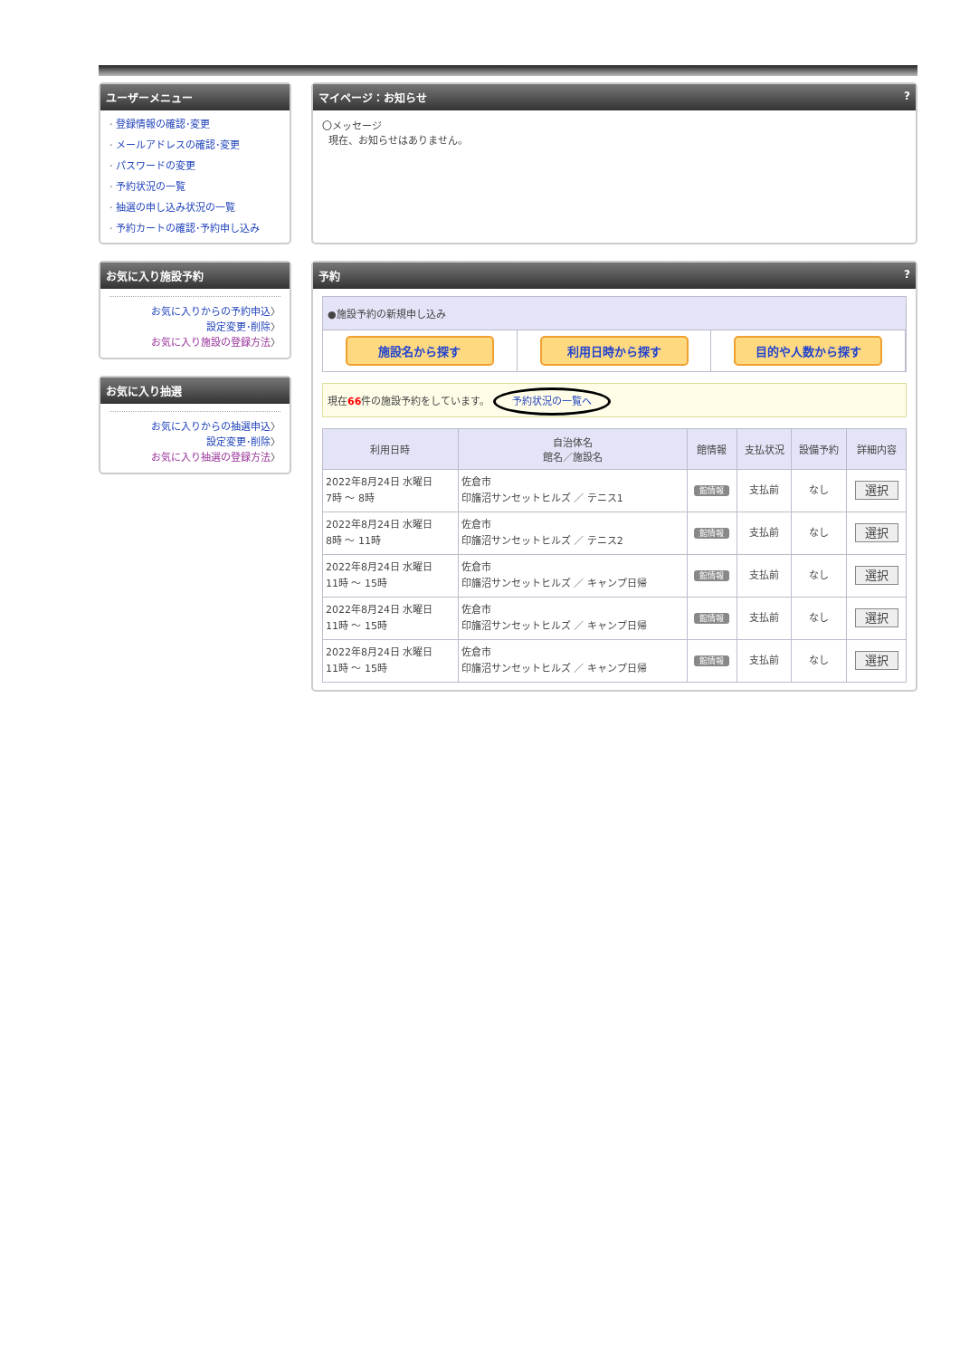ユーザーメニュー
· 登録情報の確認･変更
· メールアドレスの確認･変更
· パスワードの変更
· 予約状況の一覧
· 抽選の申し込み状況の一覧
· 予約カートの確認･予約申し込み
お気に入り施設予約
お気に入りからの予約申込〉
設定変更･削除〉
お気に入り施設の登録方法〉
お気に入り抽選
お気に入りからの抽選申込〉
設定変更･削除〉
お気に入り抽選の登録方法〉
マイページ：お知らせ?
〇メッセージ
現在、お知らせはありません。
予約?
●施設予約の新規申し込み
施設名から探す 利用日時から探す 目的や人数から探す
現在66件の施設予約をしています。 予約状況の一覧へ
| 利用日時 | 自治体名 館名／施設名 | 館情報 | 支払状況 | 設備予約 | 詳細内容 |
| --- | --- | --- | --- | --- | --- |
| 2022年8月24日 水曜日 7時 ～ 8時 | 佐倉市 印旛沼サンセットヒルズ ／ テニス1 | 館情報 | 支払前 | なし | 選択 |
| 2022年8月24日 水曜日 8時 ～ 11時 | 佐倉市 印旛沼サンセットヒルズ ／ テニス2 | 館情報 | 支払前 | なし | 選択 |
| 2022年8月24日 水曜日 11時 ～ 15時 | 佐倉市 印旛沼サンセットヒルズ ／ キャンプ日帰 | 館情報 | 支払前 | なし | 選択 |
| 2022年8月24日 水曜日 11時 ～ 15時 | 佐倉市 印旛沼サンセットヒルズ ／ キャンプ日帰 | 館情報 | 支払前 | なし | 選択 |
| 2022年8月24日 水曜日 11時 ～ 15時 | 佐倉市 印旛沼サンセットヒルズ ／ キャンプ日帰 | 館情報 | 支払前 | なし | 選択 |